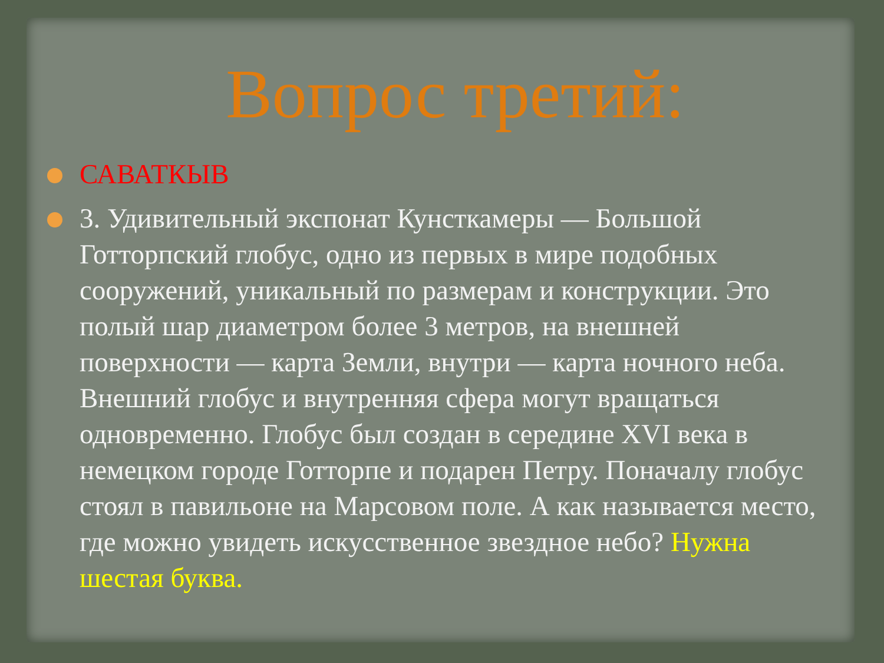Вопрос третий:
САВАТКЫВ
3. Удивительный экспонат Кунсткамеры — Большой Готторпский глобус, одно из первых в мире подобных сооружений, уникальный по размерам и конструкции. Это полый шар диаметром более 3 метров, на внешней поверхности — карта Земли, внутри — карта ночного неба. Внешний глобус и внутренняя сфера могут вращаться одновременно. Глобус был создан в середине XVI века в немецком городе Готторпе и подарен Петру. Поначалу глобус стоял в павильоне на Марсовом поле. А как называется место, где можно увидеть искусственное звездное небо? Нужна шестая буква.